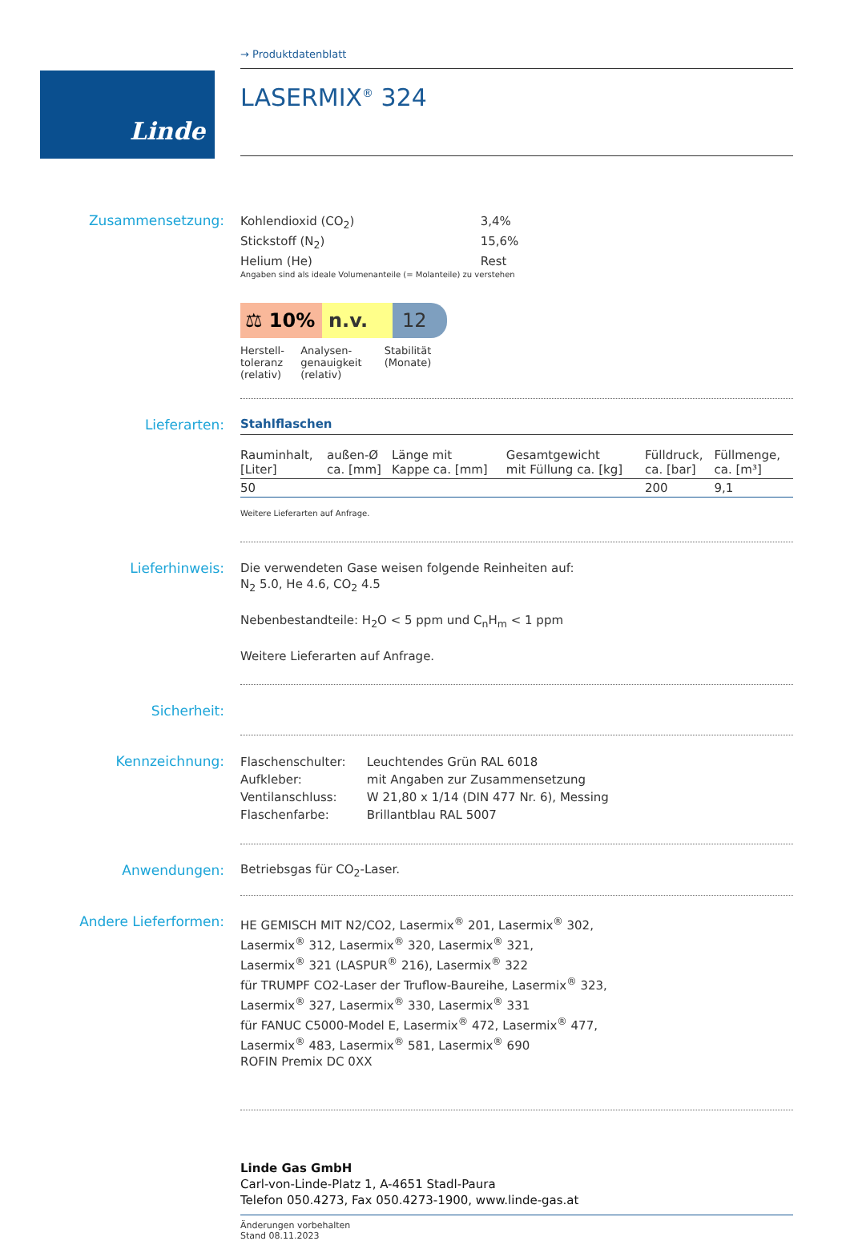Linde
→ Produktdatenblatt
LASERMIX<sup>®</sup> 324
Zusammensetzung:
| Kohlendioxid (CO<sub>2</sub>) | 3,4% |
| Stickstoff (N<sub>2</sub>) | 15,6% |
| Helium (He) | Rest |
Angaben sind als ideale Volumenanteile (= Molanteile) zu verstehen
⚖ 10% n.v. 12
| Herstell- toleranz (relativ) | Analysen- genauigkeit (relativ) | Stabilität (Monate) |
Lieferarten: Stahlflaschen
| Rauminhalt, [Liter] | außen-Ø ca. [mm] | Länge mit Kappe ca. [mm] | Gesamtgewicht mit Füllung ca. [kg] | Fülldruck, ca. [bar] | Füllmenge, ca. [m³] |
| --- | --- | --- | --- | --- | --- |
| 50 | | | | 200 | 9,1 |
Weitere Lieferarten auf Anfrage.
Lieferhinweis:
Die verwendeten Gase weisen folgende Reinheiten auf:
N<sub>2</sub> 5.0, He 4.6, CO<sub>2</sub> 4.5
Nebenbestandteile: H<sub>2</sub>O < 5 ppm und C<sub>n</sub>H<sub>m</sub> < 1 ppm
Weitere Lieferarten auf Anfrage.
Sicherheit:
Kennzeichnung:
| Flaschenschulter: | Leuchtendes Grün RAL 6018 |
| Aufkleber: | mit Angaben zur Zusammensetzung |
| Ventilanschluss: | W 21,80 x 1/14 (DIN 477 Nr. 6), Messing |
| Flaschenfarbe: | Brillantblau RAL 5007 |
Anwendungen: Betriebsgas für CO<sub>2</sub>-Laser.
Andere Lieferformen:
HE GEMISCH MIT N2/CO2, Lasermix<sup>®</sup> 201, Lasermix<sup>®</sup> 302,
Lasermix<sup>®</sup> 312, Lasermix<sup>®</sup> 320, Lasermix<sup>®</sup> 321,
Lasermix<sup>®</sup> 321 (LASPUR<sup>®</sup> 216), Lasermix<sup>®</sup> 322
für TRUMPF CO2-Laser der Truflow-Baureihe, Lasermix<sup>®</sup> 323,
Lasermix<sup>®</sup> 327, Lasermix<sup>®</sup> 330, Lasermix<sup>®</sup> 331
für FANUC C5000-Model E, Lasermix<sup>®</sup> 472, Lasermix<sup>®</sup> 477,
Lasermix<sup>®</sup> 483, Lasermix<sup>®</sup> 581, Lasermix<sup>®</sup> 690
ROFIN Premix DC 0XX
Linde Gas GmbH
Carl-von-Linde-Platz 1, A-4651 Stadl-Paura
Telefon 050.4273, Fax 050.4273-1900, www.linde-gas.at
Änderungen vorbehalten
Stand 08.11.2023